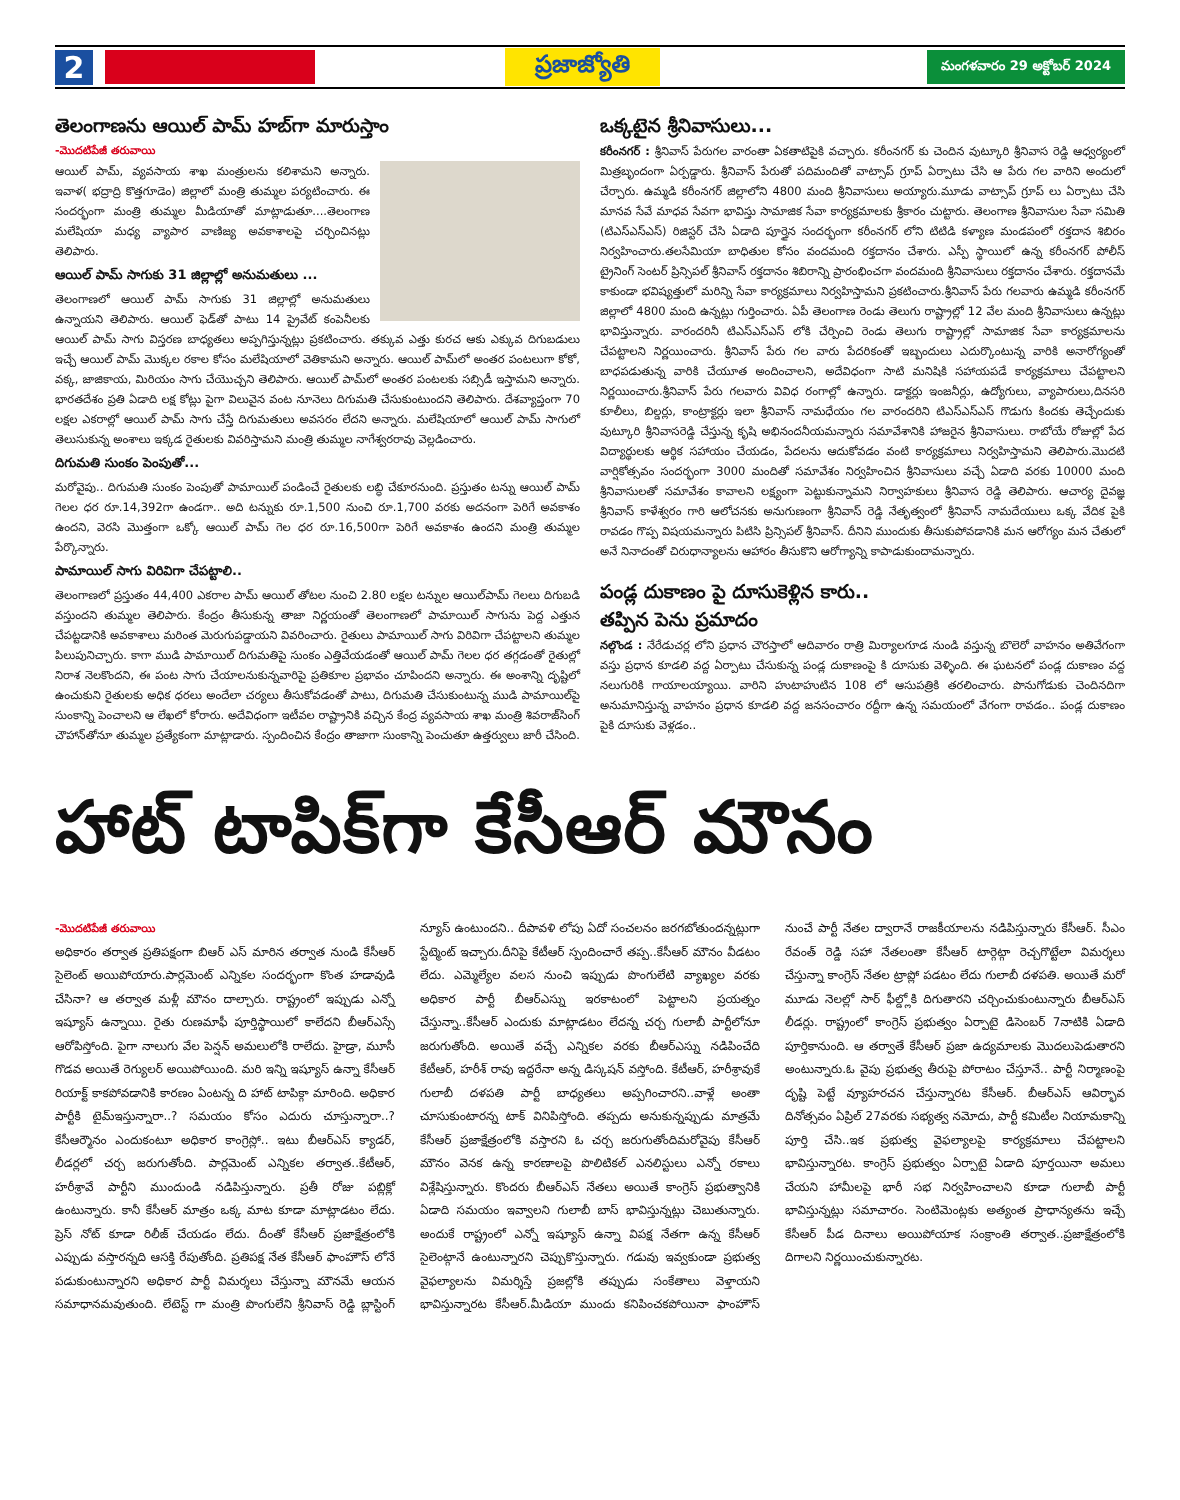2
ప్రజాజ్యోతి
మంగళవారం 29 అక్టోబర్ 2024
తెలంగాణను ఆయిల్ పామ్ హబ్‌గా మారుస్తాం
-మొదటిపేజీ తరువాయి
ఆయిల్ పామ్, వ్యవసాయ శాఖ మంత్రులను కలిశామని అన్నారు. ఇవాళ( భద్రాద్రి కొత్తగూడెం) జిల్లాలో మంత్రి తుమ్మల పర్యటించారు. ఈ సందర్భంగా మంత్రి తుమ్మల మీడియాతో మాట్లాడుతూ....తెలంగాణ మలేషియా మధ్య వ్యాపార వాణిజ్య అవకాశాలపై చర్చించినట్లు తెలిపారు.
ఆయిల్ పామ్ సాగుకు 31 జిల్లాల్లో అనుమతులు ...
తెలంగాణలో ఆయిల్ పామ్ సాగుకు 31 జిల్లాల్లో అనుమతులు ఉన్నాయని తెలిపారు. ఆయిల్ ఫెడ్‌తో పాటు 14 ప్రైవేట్ కంపెనీలకు ఆయిల్ పామ్ సాగు విస్తరణ బాధ్యతలు అప్పగిస్తున్నట్లు ప్రకటించారు. తక్కువ ఎత్తు కురచ ఆకు ఎక్కువ దిగుబడులు ఇచ్చే ఆయిల్ పామ్ మొక్కల రకాల కోసం మలేషియాలో వెతికామని అన్నారు. ఆయిల్ పామ్‌లో అంతర పంటలుగా కోకో, వక్క, జాజికాయ, మిరియం సాగు చేయొచ్చని తెలిపారు. ఆయిల్ పామ్‌లో అంతర పంటలకు సబ్సిడీ ఇస్తామని అన్నారు. భారతదేశం ప్రతి ఏడాది లక్ష కోట్లు పైగా విలువైన వంట నూనెలు దిగుమతి చేసుకుంటుందని తెలిపారు. దేశవ్యాప్తంగా 70 లక్షల ఎకరాల్లో ఆయిల్ పామ్ సాగు చేస్తే దిగుమతులు అవసరం లేదని అన్నారు. మలేషియాలో ఆయిల్ పామ్ సాగులో తెలుసుకున్న అంశాలు ఇక్కడ రైతులకు వివరిస్తామని మంత్రి తుమ్మల నాగేశ్వరరావు వెల్లడించారు.
దిగుమతి సుంకం పెంపుతో...
మరోవైపు.. దిగుమతి సుంకం పెంపుతో పామాయిల్ పండించే రైతులకు లబ్ధి చేకూరనుంది. ప్రస్తుతం టన్ను ఆయిల్ పామ్ గెలల ధర రూ.14,392గా ఉండగా.. అది టన్నుకు రూ.1,500 నుంచి రూ.1,700 వరకు అదనంగా పెరిగే అవకాశం ఉందని, వెరసి మొత్తంగా ఒక్కో ఆయిల్ పామ్ గెల ధర రూ.16,500గా పెరిగే అవకాశం ఉందని మంత్రి తుమ్మల పేర్కొన్నారు.
పామాయిల్ సాగు విరివిగా చేపట్టాలి..
తెలంగాణలో ప్రస్తుతం 44,400 ఎకరాల పామ్ ఆయిల్ తోటల నుంచి 2.80 లక్షల టన్నుల ఆయిల్‌పామ్ గెలలు దిగుబడి వస్తుందని తుమ్మల తెలిపారు. కేంద్రం తీసుకున్న తాజా నిర్ణయంతో తెలంగాణలో పామాయిల్ సాగును పెద్ద ఎత్తున చేపట్టడానికి అవకాశాలు మరింత మెరుగుపడ్డాయని వివరించారు. రైతులు పామాయిల్ సాగు విరివిగా చేపట్టాలని తుమ్మల పిలుపునిచ్చారు. కాగా ముడి పామాయిల్ దిగుమతిపై సుంకం ఎత్తివేయడంతో ఆయిల్ పామ్ గెలల ధర తగ్గడంతో రైతుల్లో నిరాశ నెలకొందని, ఈ పంట సాగు చేయాలనుకున్నవారిపై ప్రతికూల ప్రభావం చూపిందని అన్నారు. ఈ అంశాన్ని దృష్టిలో ఉంచుకుని రైతులకు అధిక ధరలు అందేలా చర్యలు తీసుకోవడంతో పాటు, దిగుమతి చేసుకుంటున్న ముడి పామాయిల్‌పై సుంకాన్ని పెంచాలని ఆ లేఖలో కోరారు. అదేవిధంగా ఇటీవల రాష్ట్రానికి వచ్చిన కేంద్ర వ్యవసాయ శాఖ మంత్రి శివరాజ్‌సింగ్ చౌహాన్‌తోనూ తుమ్మల ప్రత్యేకంగా మాట్లాడారు. స్పందించిన కేంద్రం తాజాగా సుంకాన్ని పెంచుతూ ఉత్తర్వులు జారీ చేసింది.
ఒక్కటైన శ్రీనివాసులు...
కరీంనగర్ : శ్రీనివాస్ పేరుగల వారంతా ఏకతాటిపైకి వచ్చారు. కరీంనగర్ కు చెందిన వుట్కూరి శ్రీనివాస రెడ్డి ఆధ్వర్యంలో మిత్రబృందంగా ఏర్పడ్డారు. శ్రీనివాస్ పేరుతో పదిమందితో వాట్సాప్ గ్రూప్ ఏర్పాటు చేసి ఆ పేరు గల వారిని అందులో చేర్చారు. ఉమ్మడి కరీంనగర్ జిల్లాలోని 4800 మంది శ్రీనివాసులు అయ్యారు.మూడు వాట్సాప్ గ్రూప్ లు ఏర్పాటు చేసి మానవ సేవే మాధవ సేవగా భావిస్తు సామాజిక సేవా కార్యక్రమాలకు శ్రీకారం చుట్టారు. తెలంగాణ శ్రీనివాసుల సేవా సమితి (టిఎస్ఎస్ఎస్) రిజిస్టర్ చేసి ఏడాది పూర్తైన సందర్భంగా కరీంనగర్ లోని టిటిడి కళ్యాణ మండపంలో రక్తదాన శిబిరం నిర్వహించారు.తలసేమియా బాధితుల కోసం వందమంది రక్తదానం చేశారు. ఎస్పీ స్థాయిలో ఉన్న కరీంనగర్ పోలీస్ ట్రైనింగ్ సెంటర్ ప్రిన్సిపల్ శ్రీనివాస్ రక్తదానం శిబిరాన్ని ప్రారంభించగా వందమంది శ్రీనివాసులు రక్తదానం చేశారు. రక్తదానమే కాకుండా భవిష్యత్తులో మరిన్ని సేవా కార్యక్రమాలు నిర్వహిస్తామని ప్రకటించారు.శ్రీనివాస్ పేరు గలవారు ఉమ్మడి కరీంనగర్ జిల్లాలో 4800 మంది ఉన్నట్లు గుర్తించారు. ఏపీ తెలంగాణ రెండు తెలుగు రాష్ట్రాల్లో 12 వేల మంది శ్రీనివాసులు ఉన్నట్లు భావిస్తున్నారు. వారందరినీ టిఎస్ఎస్ఎస్ లోకి చేర్పించి రెండు తెలుగు రాష్ట్రాల్లో సామాజిక సేవా కార్యక్రమాలను చేపట్టాలని నిర్ణయించారు. శ్రీనివాస్ పేరు గల వారు పేదరికంతో ఇబ్బందులు ఎదుర్కొంటున్న వారికి అనారోగ్యంతో బాధపడుతున్న వారికి చేయూత అందించాలని, అదేవిధంగా సాటి మనిషికి సహాయపడే కార్యక్రమాలు చేపట్టాలని నిర్ణయించారు.శ్రీనివాస్ పేరు గలవారు వివిధ రంగాల్లో ఉన్నారు. డాక్టర్లు ఇంజనీర్లు, ఉద్యోగులు, వ్యాపారులు,దినసరి కూలీలు, బిల్డర్లు, కాంట్రాక్టర్లు ఇలా శ్రీనివాస్ నామధేయం గల వారందరిని టిఎస్ఎస్ఎస్ గొడుగు కిందకు తెచ్చేందుకు వుట్కూరి శ్రీనివాసరెడ్డి చేస్తున్న కృషి అభినందనీయమన్నారు సమావేశానికి హాజరైన శ్రీనివాసులు. రాబోయే రోజుల్లో పేద విద్యార్థులకు ఆర్థిక సహాయం చేయడం, పేదలను ఆదుకోవడం వంటి కార్యక్రమాలు నిర్వహిస్తామని తెలిపారు.మొదటి వార్షికోత్సవం సందర్భంగా 3000 మందితో సమావేశం నిర్వహించిన శ్రీనివాసులు వచ్చే ఏడాది వరకు 10000 మంది శ్రీనివాసులతో సమావేశం కావాలని లక్ష్యంగా పెట్టుకున్నామని నిర్వాహకులు శ్రీనివాస రెడ్డి తెలిపారు. ఆచార్య దైవజ్ఞ శ్రీనివాస్ కాళేశ్వరం గారి ఆలోచనకు అనుగుణంగా శ్రీనివాస్ రెడ్డి నేతృత్వంలో శ్రీనివాస్ నామదేయులు ఒక్క వేదిక పైకి రావడం గొప్ప విషయమన్నారు పిటిసి ప్రిన్సిపల్ శ్రీనివాస్. దీనిని ముందుకు తీసుకుపోవడానికి మన ఆరోగ్యం మన చేతులో అనే నినాదంతో చిరుధాన్యాలను ఆహారం తీసుకొని ఆరోగ్యాన్ని కాపాడుకుందామన్నారు.
పండ్ల దుకాణం పై దూసుకెళ్లిన కారు..
తప్పిన పెను ప్రమాదం
నల్గొండ : నేరేడుచర్ల లోని ప్రధాన చౌరస్తాలో ఆదివారం రాత్రి మిర్యాలగూడ నుండి వస్తున్న బొలెరో వాహనం అతివేగంగా వస్తు ప్రధాన కూడలి వద్ద ఏర్పాటు చేసుకున్న పండ్ల దుకాణంపై కి దూసుకు వెళ్ళింది. ఈ ఘటనలో పండ్ల దుకాణం వద్ద నలుగురికి గాయాలయ్యాయి. వారిని హుటాహుటిన 108 లో ఆసుపత్రికి తరలించారు. పొనుగోడుకు చెందినదిగా అనుమానిస్తున్న వాహనం ప్రధాన కూడలి వద్ద జనసంచారం రద్దీగా ఉన్న సమయంలో వేగంగా రావడం.. పండ్ల దుకాణం పైకి దూసుకు వెళ్లడం..
హాట్ టాపిక్‌గా కేసీఆర్ మౌనం
-మొదటిపేజీ తరువాయి
అధికారం తర్వాత ప్రతిపక్షంగా బిఆర్ ఎస్ మారిన తర్వాత నుండి కేసీఆర్ సైలెంట్ అయిపోయారు.పార్లమెంట్ ఎన్నికల సందర్భంగా కొంత హడావుడి చేసినా? ఆ తర్వాత మళ్లీ మౌనం దాల్చారు. రాష్ట్రంలో ఇప్పుడు ఎన్నో ఇష్యూస్ ఉన్నాయి. రైతు రుణమాఫీ పూర్తిస్థాయిలో కాలేదని బీఆర్ఎస్సే ఆరోపిస్తోంది. పైగా నాలుగు వేల పెన్షన్ అమలులోకి రాలేదు. హైడ్రా, మూసీ గొడవ అయితే రెగ్యులర్ అయిపోయింది. మరి ఇన్ని ఇష్యూస్ ఉన్నా కేసీఆర్ రియాక్ట్ కాకపోవడానికి కారణం ఏంటన్న ది హాట్ టాపిక్గా మారింది. అధికార పార్టీకి టైమ్ఇస్తున్నారా..? సమయం కోసం ఎదురు చూస్తున్నారా..? కేసీఆర్మౌనం ఎందుకంటూ అధికార కాంగ్రెస్లో.. ఇటు బీఆర్ఎస్ క్యాడర్, లీడర్లలో చర్చ జరుగుతోంది. పార్లమెంట్ ఎన్నికల తర్వాత..కేటీఆర్, హరీశ్రావే పార్టీని ముందుండి నడిపిస్తున్నారు. ప్రతీ రోజు పబ్లిక్లో ఉంటున్నారు. కానీ కేసీఆర్ మాత్రం ఒక్క మాట కూడా మాట్లాడటం లేదు. ప్రెస్ నోట్ కూడా రిలీజ్ చేయడం లేదు. దీంతో కేసీఆర్ ప్రజాక్షేత్రంలోకి ఎప్పుడు వస్తారన్నది ఆసక్తి రేపుతోంది. ప్రతిపక్ష నేత కేసీఆర్ ఫాంహౌస్ లోనే పడుకుంటున్నారని అధికార పార్టీ విమర్శలు చేస్తున్నా మౌనమే ఆయన సమాధానమవుతుంది. లేటెస్ట్ గా మంత్రి పొంగులేని శ్రీనివాస్ రెడ్డి బ్లాస్టింగ్ న్యూస్ ఉంటుందని.. దీపావళి లోపు ఏదో సంచలనం జరగబోతుందన్నట్లుగా స్టేట్మెంట్ ఇచ్చారు.దీనిపై కేటీఆర్ స్పందించారే తప్ప..కేసీఆర్ మౌనం వీడటం లేదు. ఎమ్మెల్యేల వలస నుంచి ఇప్పుడు పొంగులేటి వ్యాఖ్యల వరకు అధికార పార్టీ బీఆర్ఎస్ను ఇరకాటంలో పెట్టాలని ప్రయత్నం చేస్తున్నా..కేసీఆర్ ఎందుకు మాట్లాడటం లేదన్న చర్చ గులాబీ పార్టీలోనూ జరుగుతోంది. అయితే వచ్చే ఎన్నికల వరకు బీఆర్ఎస్ను నడిపించేది కేటీఆర్, హరీశ్ రావు ఇద్దరేనా అన్న డిస్కషన్ వస్తోంది. కేటీఆర్, హరీశ్రావుకే గులాబీ దళపతి పార్టీ బాధ్యతలు అప్పగించారని..వాళ్లే అంతా చూసుకుంటారన్న టాక్ వినిపిస్తోంది. తప్పదు అనుకున్నప్పుడు మాత్రమే కేసీఆర్ ప్రజాక్షేత్రంలోకి వస్తారని ఓ చర్చ జరుగుతోందిమరోవైపు కేసీఆర్ మౌనం వెనక ఉన్న కారణాలపై పొలిటికల్ ఎనలిస్టులు ఎన్నో రకాలు విశ్లేషిస్తున్నారు. కొందరు బీఆర్ఎస్ నేతలు అయితే కాంగ్రెస్ ప్రభుత్వానికి ఏడాది సమయం ఇవ్వాలని గులాబీ బాస్ భావిస్తున్నట్లు చెబుతున్నారు. అందుకే రాష్ట్రంలో ఎన్నో ఇష్యూస్ ఉన్నా విపక్ష నేతగా ఉన్న కేసీఆర్ సైలెంట్గానే ఉంటున్నారని చెప్పుకొస్తున్నారు. గడువు ఇవ్వకుండా ప్రభుత్వ వైఫల్యాలను విమర్శిస్తే ప్రజల్లోకి తప్పుడు సంకేతాలు వెళ్తాయని భావిస్తున్నారట కేసీఆర్.మీడియా ముందు కనిపించకపోయినా ఫాంహౌస్ నుంచే పార్టీ నేతల ద్వారానే రాజకీయాలను నడిపిస్తున్నారు కేసీఆర్. సీఎం రేవంత్ రెడ్డి సహా నేతలంతా కేసీఆర్ టార్గెట్గా రెచ్చగొట్టేలా విమర్శలు చేస్తున్నా కాంగ్రెస్ నేతల ట్రాప్లో పడటం లేదు గులాబీ దళపతి. అయితే మరో మూడు నెలల్లో సార్ ఫీల్డ్లోకి దిగుతారని చర్చించుకుంటున్నారు బీఆర్ఎస్ లీడర్లు. రాష్ట్రంలో కాంగ్రెస్ ప్రభుత్వం ఏర్పాటై డిసెంబర్ 7నాటికి ఏడాది పూర్తికానుంది. ఆ తర్వాతే కేసీఆర్ ప్రజా ఉద్యమాలకు మొదలుపెడుతారని అంటున్నారు.ఓ వైపు ప్రభుత్వ తీరుపై పోరాటం చేస్తూనే.. పార్టీ నిర్మాణంపై దృష్టి పెట్టే వ్యూహరచన చేస్తున్నారట కేసీఆర్. బీఆర్ఎస్ ఆవిర్భావ దినోత్సవం ఏప్రిల్ 27వరకు సభ్యత్వ నమోదు, పార్టీ కమిటీల నియామకాన్ని పూర్తి చేసి..ఇక ప్రభుత్వ వైఫల్యాలపై కార్యక్రమాలు చేపట్టాలని భావిస్తున్నారట. కాంగ్రెస్ ప్రభుత్వం ఏర్పాటై ఏడాది పూర్తయినా అమలు చేయని హామీలపై భారీ సభ నిర్వహించాలని కూడా గులాబీ పార్టీ భావిస్తున్నట్లు సమాచారం. సెంటిమెంట్లకు అత్యంత ప్రాధాన్యతను ఇచ్చే కేసీఆర్ పీడ దినాలు అయిపోయాక సంక్రాంతి తర్వాత..ప్రజాక్షేత్రంలోకి దిగాలని నిర్ణయించుకున్నారట.